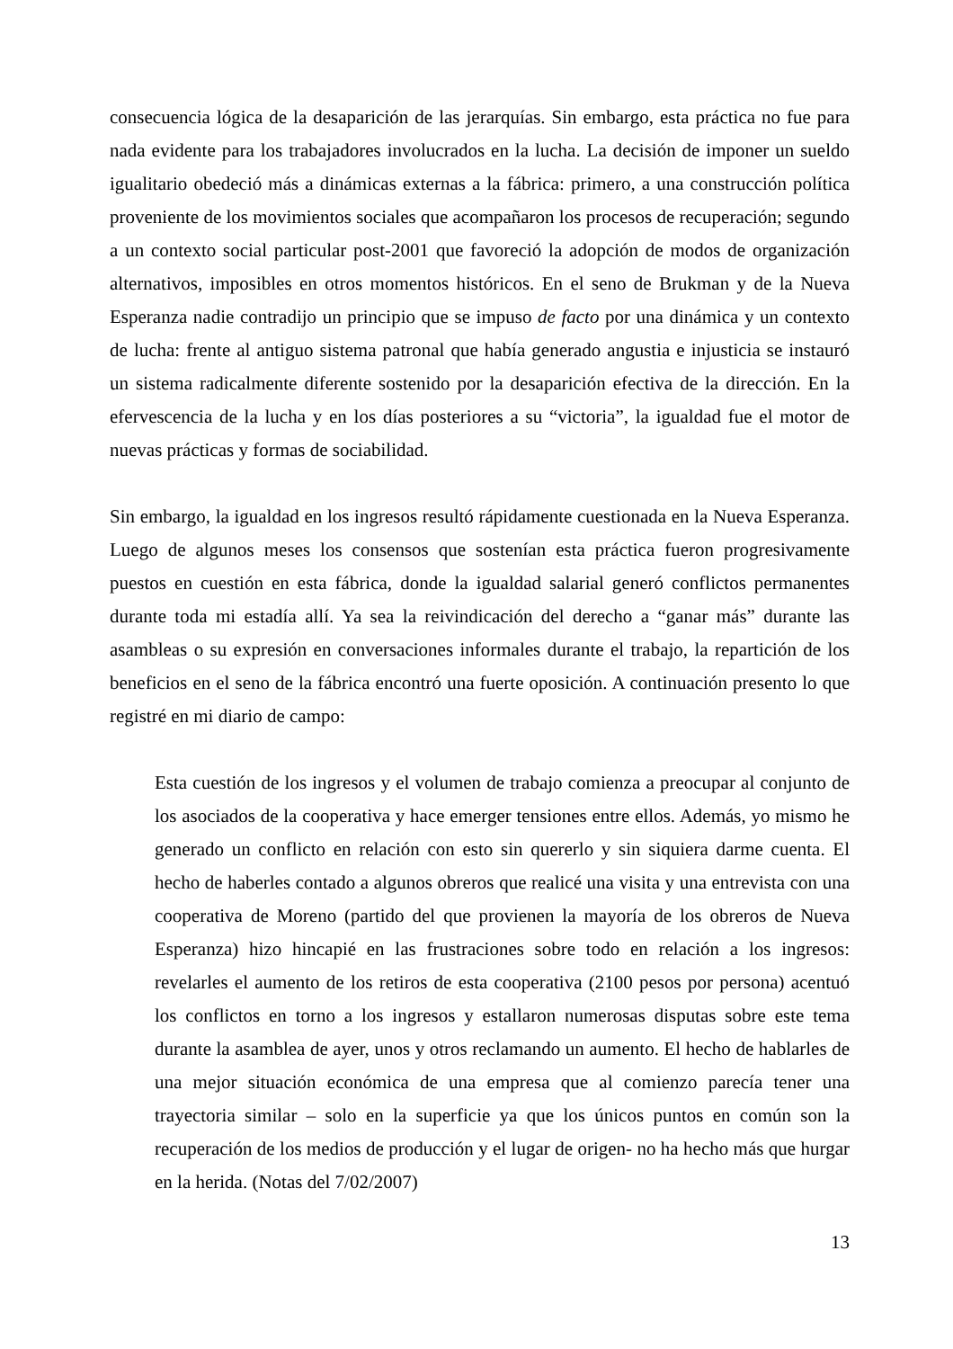consecuencia lógica de la desaparición de las jerarquías. Sin embargo, esta práctica no fue para nada evidente para los trabajadores involucrados en la lucha. La decisión de imponer un sueldo igualitario obedeció más a dinámicas externas a la fábrica: primero, a una construcción política proveniente de los movimientos sociales que acompañaron los procesos de recuperación; segundo a un contexto social particular post-2001 que favoreció la adopción de modos de organización alternativos, imposibles en otros momentos históricos. En el seno de Brukman y de la Nueva Esperanza nadie contradijo un principio que se impuso de facto por una dinámica y un contexto de lucha: frente al antiguo sistema patronal que había generado angustia e injusticia se instauró un sistema radicalmente diferente sostenido por la desaparición efectiva de la dirección. En la efervescencia de la lucha y en los días posteriores a su “victoria”, la igualdad fue el motor de nuevas prácticas y formas de sociabilidad.
Sin embargo, la igualdad en los ingresos resultó rápidamente cuestionada en la Nueva Esperanza. Luego de algunos meses los consensos que sostenían esta práctica fueron progresivamente puestos en cuestión en esta fábrica, donde la igualdad salarial generó conflictos permanentes durante toda mi estadía allí. Ya sea la reivindicación del derecho a “ganar más” durante las asambleas o su expresión en conversaciones informales durante el trabajo, la repartición de los beneficios en el seno de la fábrica encontró una fuerte oposición. A continuación presento lo que registré en mi diario de campo:
Esta cuestión de los ingresos y el volumen de trabajo comienza a preocupar al conjunto de los asociados de la cooperativa y hace emerger tensiones entre ellos. Además, yo mismo he generado un conflicto en relación con esto sin quererlo y sin siquiera darme cuenta. El hecho de haberles contado a algunos obreros que realicé una visita y una entrevista con una cooperativa de Moreno (partido del que provienen la mayoría de los obreros de Nueva Esperanza) hizo hincapié en las frustraciones sobre todo en relación a los ingresos: revelarles el aumento de los retiros de esta cooperativa (2100 pesos por persona) acentuó los conflictos en torno a los ingresos y estallaron numerosas disputas sobre este tema durante la asamblea de ayer, unos y otros reclamando un aumento. El hecho de hablarles de una mejor situación económica de una empresa que al comienzo parecía tener una trayectoria similar – solo en la superficie ya que los únicos puntos en común son la recuperación de los medios de producción y el lugar de origen- no ha hecho más que hurgar en la herida. (Notas del 7/02/2007)
13